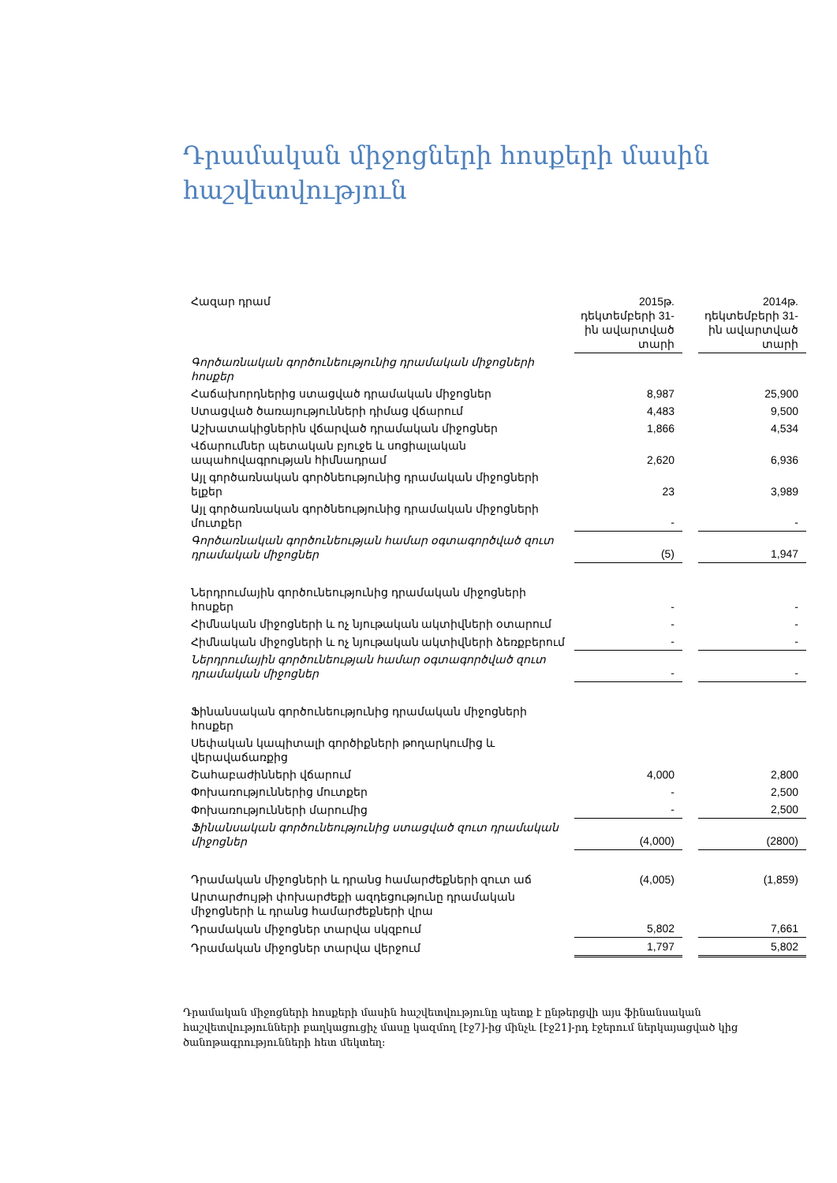Դրամական միջոցների հոսքերի մասին հաշվետվություն
| Հազար դրամ | 2015թ. դեկտեմբերի 31-ին ավարտված տարի | | 2014թ. դեկտեմբերի 31-ին ավարտված տարի |
| Գործառնական գործունեությունից դրամական միջոցների հոսքեր | | | |
| Հաճախորդներից ստացված դրամական միջոցներ | 8,987 | | 25,900 |
| Ստացված ծառայությունների դիմաց վճարում | 4,483 | | 9,500 |
| Աշխատակիցներին վճարված դրամական միջոցներ | 1,866 | | 4,534 |
| Վճարումներ պետական բյուջե և սոցիալական ապահովագրության հիմնադրամ | 2,620 | | 6,936 |
| Այլ գործառնական գործնեությունից դրամական միջոցների ելքեր | 23 | | 3,989 |
| Այլ գործառնական գործնեությունից դրամական միջոցների մուտքեր | - | | - |
| Գործառնական գործունեության համար օգտագործված զուտ դրամական միջոցներ | (5) | | 1,947 |
| Ներդրումային գործունեությունից դրամական միջոցների հոսքեր | - | | - |
| Հիմնական միջոցների և ոչ նյութական ակտիվների օտարում | - | | - |
| Հիմնական միջոցների և ոչ նյութական ակտիվների ձեռքբերում | - | | - |
| Ներդրումային գործունեության համար օգտագործված զուտ դրամական միջոցներ | - | | - |
| Ֆինանսական գործունեությունից դրամական միջոցների հոսքեր | | | |
| Սեփական կապիտալի գործիքների թողարկումից և վերավաճառքից | | | |
| Շահաբաժինների վճարում | 4,000 | | 2,800 |
| Փոխառություններից մուտքեր | - | | 2,500 |
| Փոխառությունների մարումից | - | | 2,500 |
| Ֆինանսական գործունեությունից ստացված զուտ դրամական միջոցներ | (4,000) | | (2800) |
| Դրամական միջոցների և դրանց համարժեքների զուտ աճ | (4,005) | | (1,859) |
| Արտարժույթի փոխարժեքի ազդեցությունը դրամական միջոցների և դրանց համարժեքների վրա | | | |
| Դրամական միջոցներ տարվա սկզբում | 5,802 | | 7,661 |
| Դրամական միջոցներ տարվա վերջում | 1,797 | | 5,802 |
Դրամական միջոցների հոսքերի մասին հաշվետվությունը պետք է ընթերցվի այս ֆինանսական հաշվետվությունների բաղկացուցիչ մասը կազմող [էջ7]-ից մինչև [էջ21]-րդ էջերում ներկայացված կից ծանոթագրությունների հետ մեկտեղ: